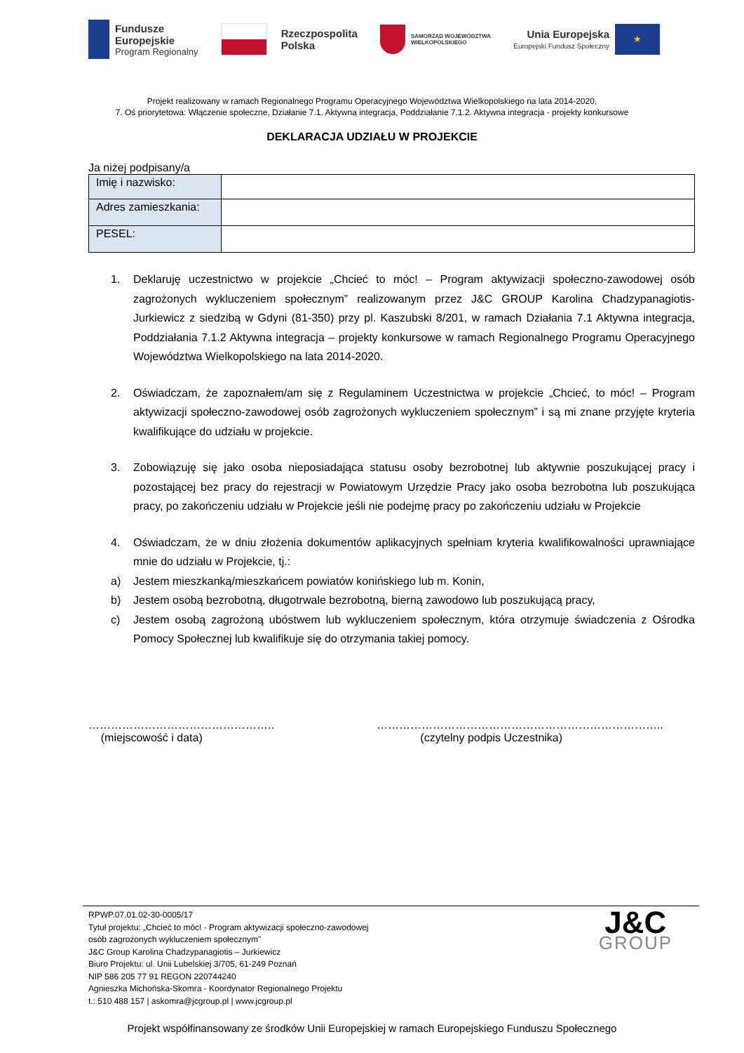Fundusze
Europejskie
Program Regionalny
Rzeczpospolita
Polska
SAMORZĄD WOJEWÓDZTWA
WIELKOPOLSKIEGO
Unia Europejska
Europejski Fundusz Społeczny
★
Projekt realizowany w ramach Regionalnego Programu Operacyjnego Województwa Wielkopolskiego na lata 2014-2020,
7. Oś priorytetowa: Włączenie społeczne, Działanie 7.1. Aktywna integracja, Poddziałanie 7.1.2. Aktywna integracja - projekty konkursowe
DEKLARACJA UDZIAŁU W PROJEKCIE
Ja niżej podpisany/a
| Imię i nazwisko: | |
| Adres zamieszkania: | |
| PESEL: | |
1. Deklaruję uczestnictwo w projekcie „Chcieć to móc! – Program aktywizacji społeczno-zawodowej osób zagrożonych wykluczeniem społecznym” realizowanym przez J&C GROUP Karolina Chadzypanagiotis-Jurkiewicz z siedzibą w Gdyni (81-350) przy pl. Kaszubski 8/201, w ramach Działania 7.1 Aktywna integracja, Poddziałania 7.1.2 Aktywna integracja – projekty konkursowe w ramach Regionalnego Programu Operacyjnego Województwa Wielkopolskiego na lata 2014-2020.
2. Oświadczam, że zapoznałem/am się z Regulaminem Uczestnictwa w projekcie „Chcieć, to móc! – Program aktywizacji społeczno-zawodowej osób zagrożonych wykluczeniem społecznym” i są mi znane przyjęte kryteria kwalifikujące do udziału w projekcie.
3. Zobowiązuję się jako osoba nieposiadająca statusu osoby bezrobotnej lub aktywnie poszukującej pracy i pozostającej bez pracy do rejestracji w Powiatowym Urzędzie Pracy jako osoba bezrobotna lub poszukująca pracy, po zakończeniu udziału w Projekcie jeśli nie podejmę pracy po zakończeniu udziału w Projekcie
4. Oświadczam, że w dniu złożenia dokumentów aplikacyjnych spełniam kryteria kwalifikowalności uprawniające mnie do udziału w Projekcie, tj.:
a) Jestem mieszkanką/mieszkańcem powiatów konińskiego lub m. Konin,
b) Jestem osobą bezrobotną, długotrwale bezrobotną, bierną zawodowo lub poszukującą pracy,
c) Jestem osobą zagrożoną ubóstwem lub wykluczeniem społecznym, która otrzymuje świadczenia z Ośrodka Pomocy Społecznej lub kwalifikuje się do otrzymania takiej pomocy.
…………………………………………..
(miejscowość i data)
…………………………………………………………………..
(czytelny podpis Uczestnika)
RPWP.07.01.02-30-0005/17
Tytuł projektu: „Chcieć to móc! - Program aktywizacji społeczno-zawodowej
osób zagrożonych wykluczeniem społecznym”
J&C Group Karolina Chadzypanagiotis – Jurkiewicz
Biuro Projektu: ul. Unii Lubelskiej 3/705, 61-249 Poznań
NIP 586 205 77 91 REGON 220744240
Agnieszka Michońska-Skomra - Koordynator Regionalnego Projektu
t.: 510 488 157 | askomra@jcgroup.pl | www.jcgroup.pl
J&C
GROUP
Projekt współfinansowany ze środków Unii Europejskiej w ramach Europejskiego Funduszu Społecznego